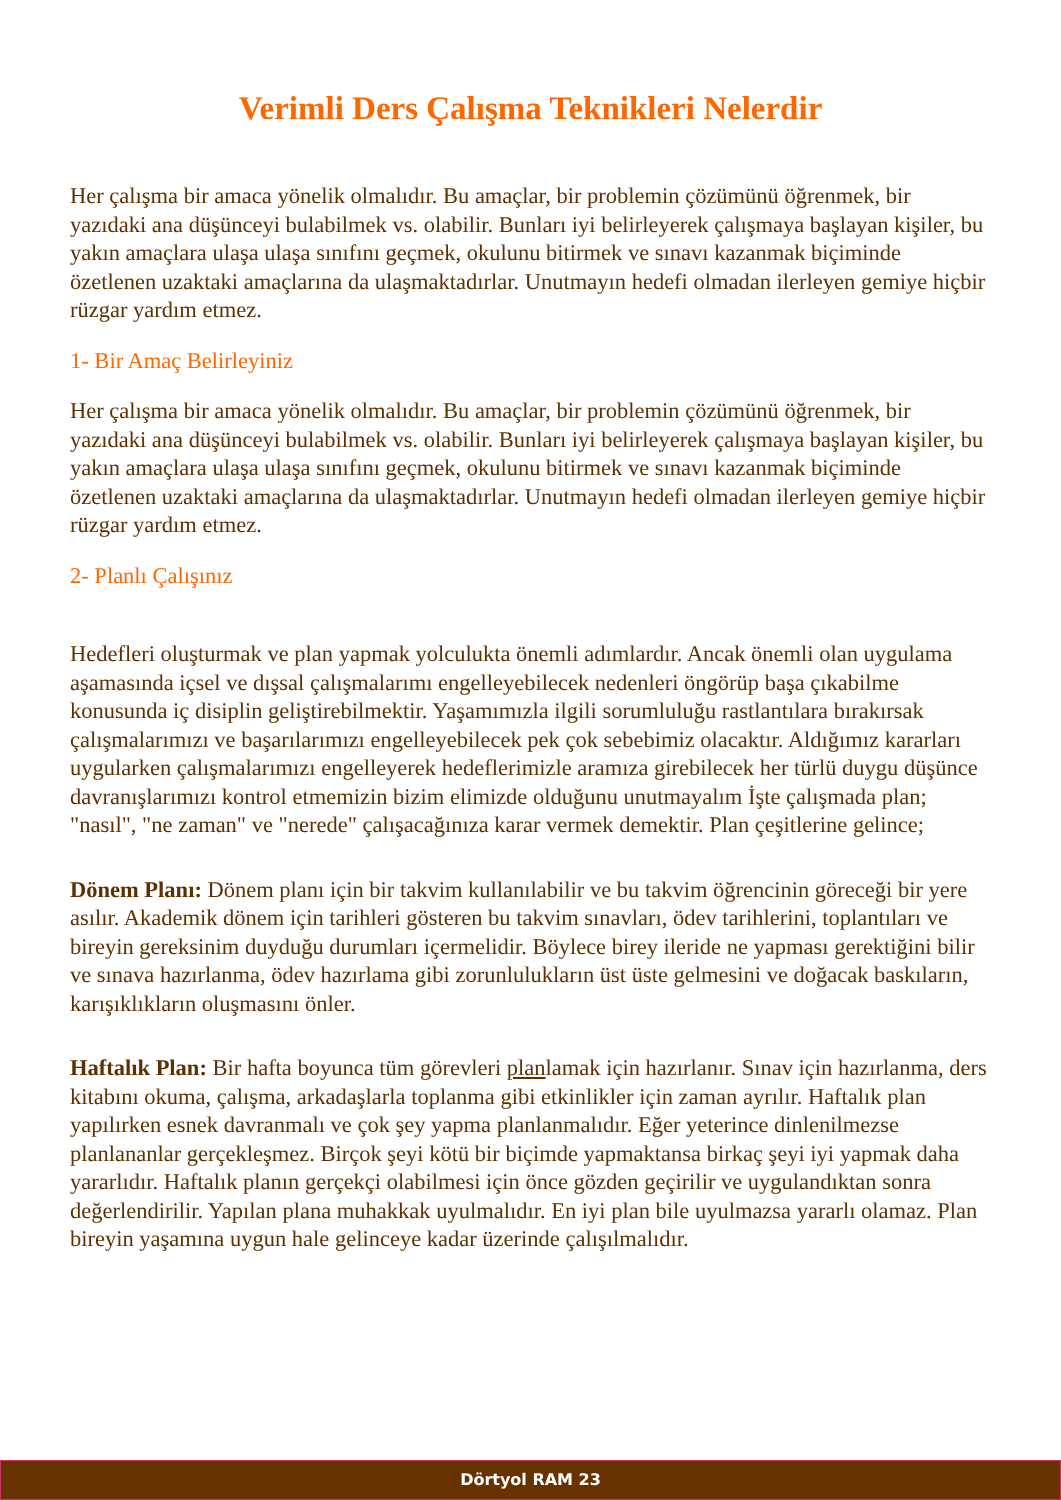Verimli Ders Çalışma Teknikleri Nelerdir
Her çalışma bir amaca yönelik olmalıdır. Bu amaçlar, bir problemin çözümünü öğrenmek, bir yazıdaki ana düşünceyi bulabilmek vs. olabilir. Bunları iyi belirleyerek çalışmaya başlayan kişiler, bu yakın amaçlara ulaşa ulaşa sınıfını geçmek, okulunu bitirmek ve sınavı kazanmak biçiminde özetlenen uzaktaki amaçlarına da ulaşmaktadırlar. Unutmayın hedefi olmadan ilerleyen gemiye hiçbir rüzgar yardım etmez.
1- Bir Amaç Belirleyiniz
Her çalışma bir amaca yönelik olmalıdır. Bu amaçlar, bir problemin çözümünü öğrenmek, bir yazıdaki ana düşünceyi bulabilmek vs. olabilir. Bunları iyi belirleyerek çalışmaya başlayan kişiler, bu yakın amaçlara ulaşa ulaşa sınıfını geçmek, okulunu bitirmek ve sınavı kazanmak biçiminde özetlenen uzaktaki amaçlarına da ulaşmaktadırlar. Unutmayın hedefi olmadan ilerleyen gemiye hiçbir rüzgar yardım etmez.
2- Planlı Çalışınız
Hedefleri oluşturmak ve plan yapmak yolculukta önemli adımlardır. Ancak önemli olan uygulama aşamasında içsel ve dışsal çalışmalarımı engelleyebilecek nedenleri öngörüp başa çıkabilme konusunda iç disiplin geliştirebilmektir. Yaşamımızla ilgili sorumluluğu rastlantılara bırakırsak çalışmalarımızı ve başarılarımızı engelleyebilecek pek çok sebebimiz olacaktır. Aldığımız kararları uygularken çalışmalarımızı engelleyerek hedeflerimizle aramıza girebilecek her türlü duygu düşünce davranışlarımızı kontrol etmemizin bizim elimizde olduğunu unutmayalım İşte çalışmada plan; "nasıl", "ne zaman" ve "nerede" çalışacağınıza karar vermek demektir. Plan çeşitlerine gelince;
Dönem Planı: Dönem planı için bir takvim kullanılabilir ve bu takvim öğrencinin göreceği bir yere asılır. Akademik dönem için tarihleri gösteren bu takvim sınavları, ödev tarihlerini, toplantıları ve bireyin gereksinim duyduğu durumları içermelidir. Böylece birey ileride ne yapması gerektiğini bilir ve sınava hazırlanma, ödev hazırlama gibi zorunlulukların üst üste gelmesini ve doğacak baskıların, karışıklıkların oluşmasını önler.
Haftalık Plan: Bir hafta boyunca tüm görevleri planlamak için hazırlanır. Sınav için hazırlanma, ders kitabını okuma, çalışma, arkadaşlarla toplanma gibi etkinlikler için zaman ayrılır. Haftalık plan yapılırken esnek davranmalı ve çok şey yapma planlanmalıdır. Eğer yeterince dinlenilmezse planlananlar gerçekleşmez. Birçok şeyi kötü bir biçimde yapmaktansa birkaç şeyi iyi yapmak daha yararlıdır. Haftalık planın gerçekçi olabilmesi için önce gözden geçirilir ve uygulandıktan sonra değerlendirilir. Yapılan plana muhakkak uyulmalıdır. En iyi plan bile uyulmazsa yararlı olamaz. Plan bireyin yaşamına uygun hale gelinceye kadar üzerinde çalışılmalıdır.
Dörtyol RAM 23